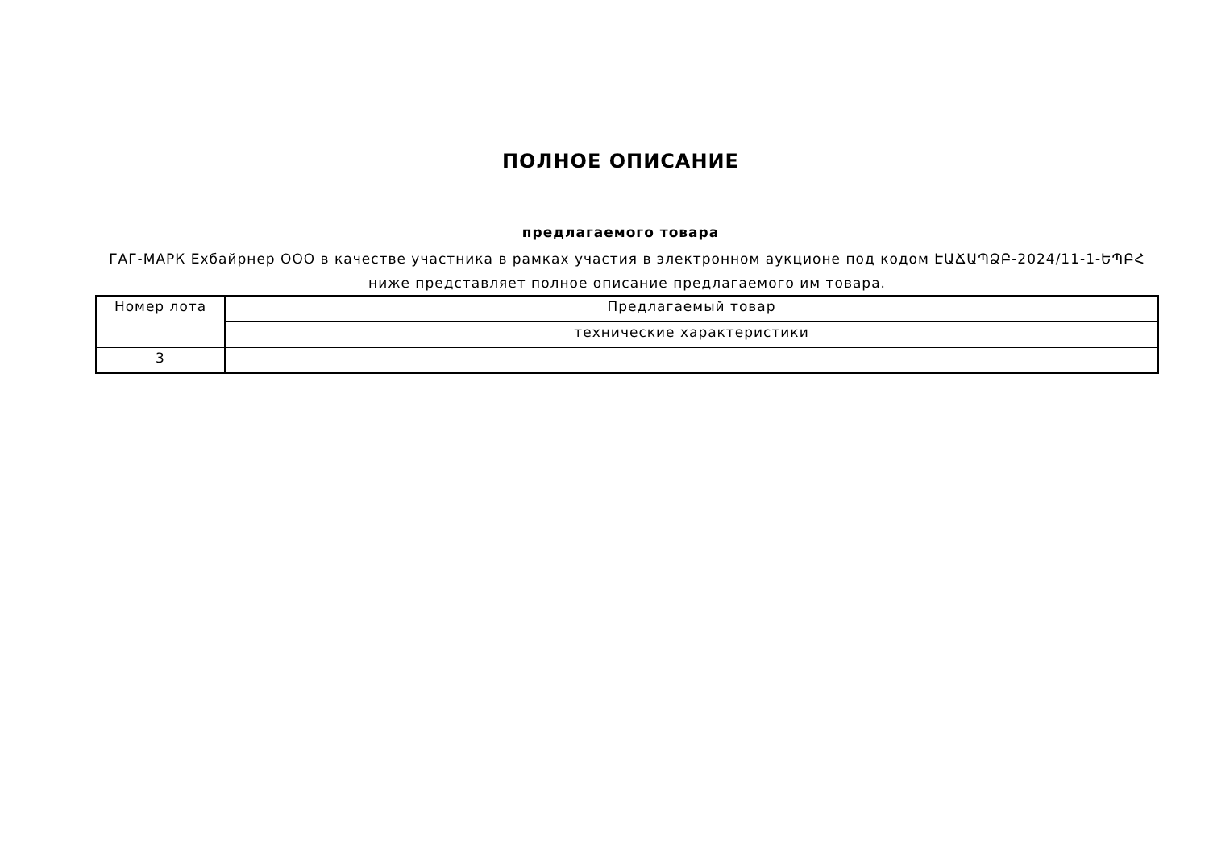ПОЛНОЕ ОПИСАНИЕ
предлагаемого товара
ГАГ-МАРК Ехбайрнер ООО в качестве участника в рамках участия в электронном аукционе под кодом ԷԱՃԱՊՁԲ-2024/11-1-ԵՊԲՀ ниже представляет полное описание предлагаемого им товара.
| Номер лота | Предлагаемый товар |
| | технические характеристики |
| 3 | |